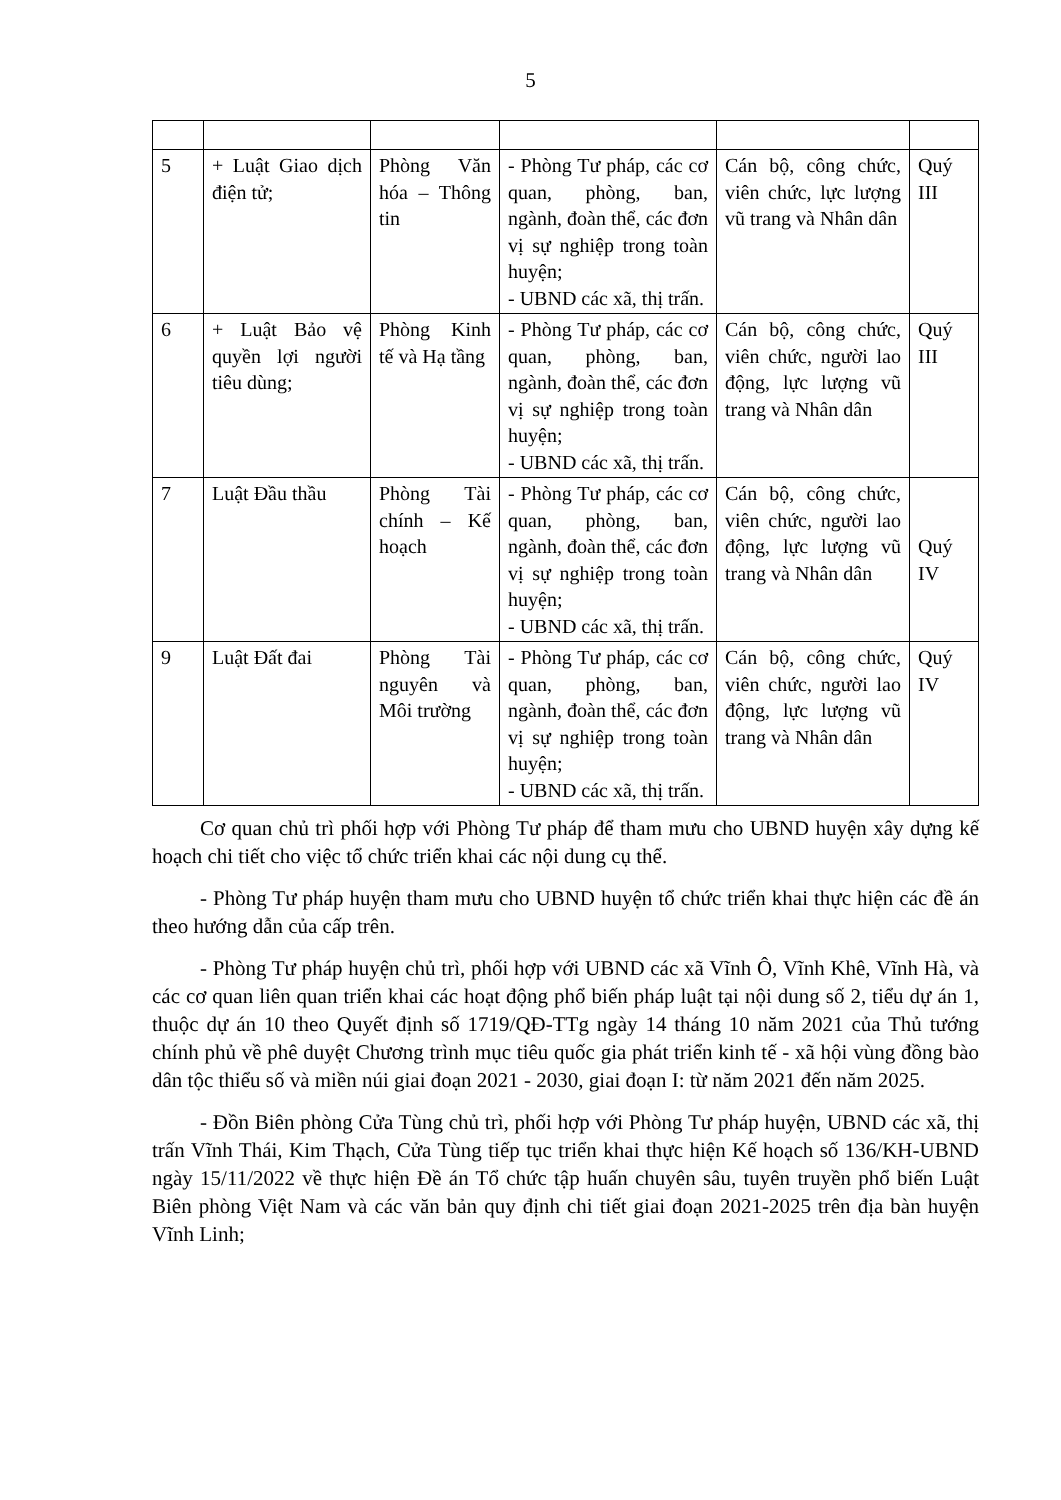5
| 5 | + Luật Giao dịch điện tử; | Phòng Văn hóa – Thông tin | - Phòng Tư pháp, các cơ quan, phòng, ban, ngành, đoàn thể, các đơn vị sự nghiệp trong toàn huyện; - UBND các xã, thị trấn. | Cán bộ, công chức, viên chức, lực lượng vũ trang và Nhân dân | Quý III |
| 6 | + Luật Bảo vệ quyền lợi người tiêu dùng; | Phòng Kinh tế và Hạ tầng | - Phòng Tư pháp, các cơ quan, phòng, ban, ngành, đoàn thể, các đơn vị sự nghiệp trong toàn huyện; - UBND các xã, thị trấn. | Cán bộ, công chức, viên chức, người lao động, lực lượng vũ trang và Nhân dân | Quý III |
| 7 | Luật Đầu thầu | Phòng Tài chính – Kế hoạch | - Phòng Tư pháp, các cơ quan, phòng, ban, ngành, đoàn thể, các đơn vị sự nghiệp trong toàn huyện; - UBND các xã, thị trấn. | Cán bộ, công chức, viên chức, người lao động, lực lượng vũ trang và Nhân dân | Quý IV |
| 9 | Luật Đất đai | Phòng Tài nguyên và Môi trường | - Phòng Tư pháp, các cơ quan, phòng, ban, ngành, đoàn thể, các đơn vị sự nghiệp trong toàn huyện; - UBND các xã, thị trấn. | Cán bộ, công chức, viên chức, người lao động, lực lượng vũ trang và Nhân dân | Quý IV |
Cơ quan chủ trì phối hợp với Phòng Tư pháp để tham mưu cho UBND huyện xây dựng kế hoạch chi tiết cho việc tổ chức triển khai các nội dung cụ thể.
- Phòng Tư pháp huyện tham mưu cho UBND huyện tổ chức triển khai thực hiện các đề án theo hướng dẫn của cấp trên.
- Phòng Tư pháp huyện chủ trì, phối hợp với UBND các xã Vĩnh Ô, Vĩnh Khê, Vĩnh Hà, và các cơ quan liên quan triển khai các hoạt động phổ biến pháp luật tại nội dung số 2, tiểu dự án 1, thuộc dự án 10 theo Quyết định số 1719/QĐ-TTg ngày 14 tháng 10 năm 2021 của Thủ tướng chính phủ về phê duyệt Chương trình mục tiêu quốc gia phát triển kinh tế - xã hội vùng đồng bào dân tộc thiểu số và miền núi giai đoạn 2021 - 2030, giai đoạn I: từ năm 2021 đến năm 2025.
- Đồn Biên phòng Cửa Tùng chủ trì, phối hợp với Phòng Tư pháp huyện, UBND các xã, thị trấn Vĩnh Thái, Kim Thạch, Cửa Tùng tiếp tục triển khai thực hiện Kế hoạch số 136/KH-UBND ngày 15/11/2022 về thực hiện Đề án Tổ chức tập huấn chuyên sâu, tuyên truyền phổ biến Luật Biên phòng Việt Nam và các văn bản quy định chi tiết giai đoạn 2021-2025 trên địa bàn huyện Vĩnh Linh;